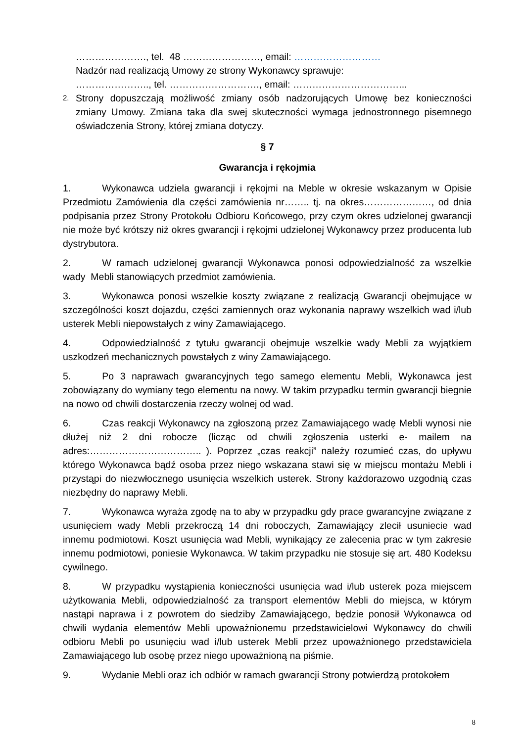…………………., tel. 48 ……………………, email: ………………………
Nadzór nad realizacją Umowy ze strony Wykonawcy sprawuje:
………………….., tel. ………………………., email: ……………………………...
2.
Strony dopuszczają możliwość zmiany osób nadzorujących Umowę bez konieczności zmiany Umowy. Zmiana taka dla swej skuteczności wymaga jednostronnego pisemnego oświadczenia Strony, której zmiana dotyczy.
§ 7
Gwarancja i rękojmia
1. Wykonawca udziela gwarancji i rękojmi na Meble w okresie wskazanym w Opisie Przedmiotu Zamówienia dla części zamówienia nr…….. tj. na okres…………………, od dnia podpisania przez Strony Protokołu Odbioru Końcowego, przy czym okres udzielonej gwarancji nie może być krótszy niż okres gwarancji i rękojmi udzielonej Wykonawcy przez producenta lub dystrybutora.
2. W ramach udzielonej gwarancji Wykonawca ponosi odpowiedzialność za wszelkie wady Mebli stanowiących przedmiot zamówienia.
3. Wykonawca ponosi wszelkie koszty związane z realizacją Gwarancji obejmujące w szczególności koszt dojazdu, części zamiennych oraz wykonania naprawy wszelkich wad i/lub usterek Mebli niepowstałych z winy Zamawiającego.
4. Odpowiedzialność z tytułu gwarancji obejmuje wszelkie wady Mebli za wyjątkiem uszkodzeń mechanicznych powstałych z winy Zamawiającego.
5. Po 3 naprawach gwarancyjnych tego samego elementu Mebli, Wykonawca jest zobowiązany do wymiany tego elementu na nowy. W takim przypadku termin gwarancji biegnie na nowo od chwili dostarczenia rzeczy wolnej od wad.
6. Czas reakcji Wykonawcy na zgłoszoną przez Zamawiającego wadę Mebli wynosi nie dłużej niż 2 dni robocze (licząc od chwili zgłoszenia usterki e- mailem na adres:…………………………….. ). Poprzez „czas reakcji” należy rozumieć czas, do upływu którego Wykonawca bądź osoba przez niego wskazana stawi się w miejscu montażu Mebli i przystąpi do niezwłocznego usunięcia wszelkich usterek. Strony każdorazowo uzgodnią czas niezbędny do naprawy Mebli.
7. Wykonawca wyraża zgodę na to aby w przypadku gdy prace gwarancyjne związane z usunięciem wady Mebli przekroczą 14 dni roboczych, Zamawiający zlecił usuniecie wad innemu podmiotowi. Koszt usunięcia wad Mebli, wynikający ze zalecenia prac w tym zakresie innemu podmiotowi, poniesie Wykonawca. W takim przypadku nie stosuje się art. 480 Kodeksu cywilnego.
8. W przypadku wystąpienia konieczności usunięcia wad i/lub usterek poza miejscem użytkowania Mebli, odpowiedzialność za transport elementów Mebli do miejsca, w którym nastąpi naprawa i z powrotem do siedziby Zamawiającego, będzie ponosił Wykonawca od chwili wydania elementów Mebli upoważnionemu przedstawicielowi Wykonawcy do chwili odbioru Mebli po usunięciu wad i/lub usterek Mebli przez upoważnionego przedstawiciela Zamawiającego lub osobę przez niego upoważnioną na piśmie.
9. Wydanie Mebli oraz ich odbiór w ramach gwarancji Strony potwierdzą protokołem
8